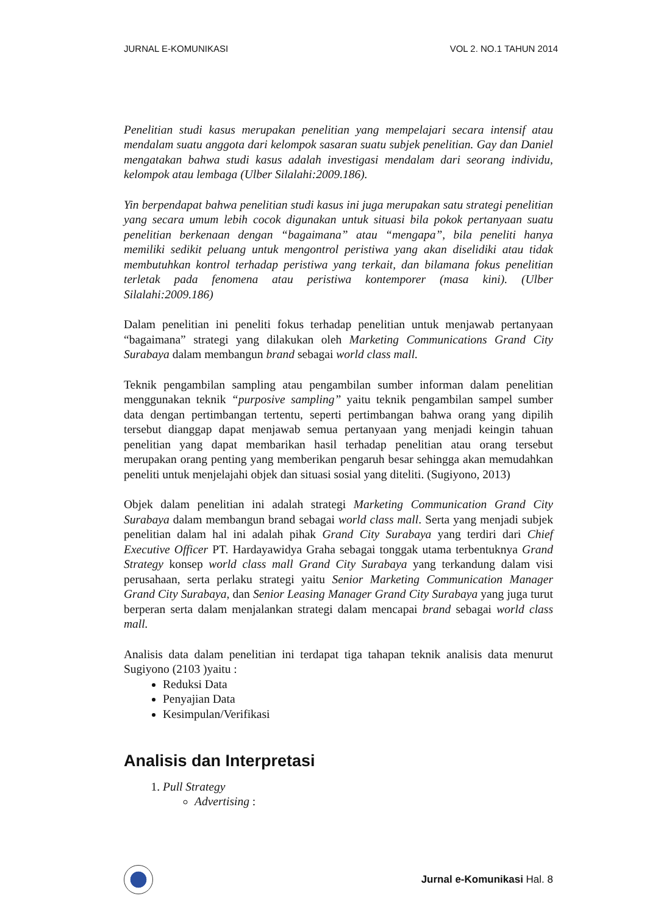JURNAL E-KOMUNIKASI VOL 2. NO.1 TAHUN 2014
Penelitian studi kasus merupakan penelitian yang mempelajari secara intensif atau mendalam suatu anggota dari kelompok sasaran suatu subjek penelitian. Gay dan Daniel mengatakan bahwa studi kasus adalah investigasi mendalam dari seorang individu, kelompok atau lembaga (Ulber Silalahi:2009.186).
Yin berpendapat bahwa penelitian studi kasus ini juga merupakan satu strategi penelitian yang secara umum lebih cocok digunakan untuk situasi bila pokok pertanyaan suatu penelitian berkenaan dengan “bagaimana” atau “mengapa”, bila peneliti hanya memiliki sedikit peluang untuk mengontrol peristiwa yang akan diselidiki atau tidak membutuhkan kontrol terhadap peristiwa yang terkait, dan bilamana fokus penelitian terletak pada fenomena atau peristiwa kontemporer (masa kini). (Ulber Silalahi:2009.186)
Dalam penelitian ini peneliti fokus terhadap penelitian untuk menjawab pertanyaan “bagaimana” strategi yang dilakukan oleh Marketing Communications Grand City Surabaya dalam membangun brand sebagai world class mall.
Teknik pengambilan sampling atau pengambilan sumber informan dalam penelitian menggunakan teknik “purposive sampling” yaitu teknik pengambilan sampel sumber data dengan pertimbangan tertentu, seperti pertimbangan bahwa orang yang dipilih tersebut dianggap dapat menjawab semua pertanyaan yang menjadi keingin tahuan penelitian yang dapat membarikan hasil terhadap penelitian atau orang tersebut merupakan orang penting yang memberikan pengaruh besar sehingga akan memudahkan peneliti untuk menjelajahi objek dan situasi sosial yang diteliti. (Sugiyono, 2013)
Objek dalam penelitian ini adalah strategi Marketing Communication Grand City Surabaya dalam membangun brand sebagai world class mall. Serta yang menjadi subjek penelitian dalam hal ini adalah pihak Grand City Surabaya yang terdiri dari Chief Executive Officer PT. Hardayawidya Graha sebagai tonggak utama terbentuknya Grand Strategy konsep world class mall Grand City Surabaya yang terkandung dalam visi perusahaan, serta perlaku strategi yaitu Senior Marketing Communication Manager Grand City Surabaya, dan Senior Leasing Manager Grand City Surabaya yang juga turut berperan serta dalam menjalankan strategi dalam mencapai brand sebagai world class mall.
Analisis data dalam penelitian ini terdapat tiga tahapan teknik analisis data menurut Sugiyono (2103 )yaitu :
Reduksi Data
Penyajian Data
Kesimpulan/Verifikasi
Analisis dan Interpretasi
1. Pull Strategy
Advertising :
Jurnal e-Komunikasi Hal. 8